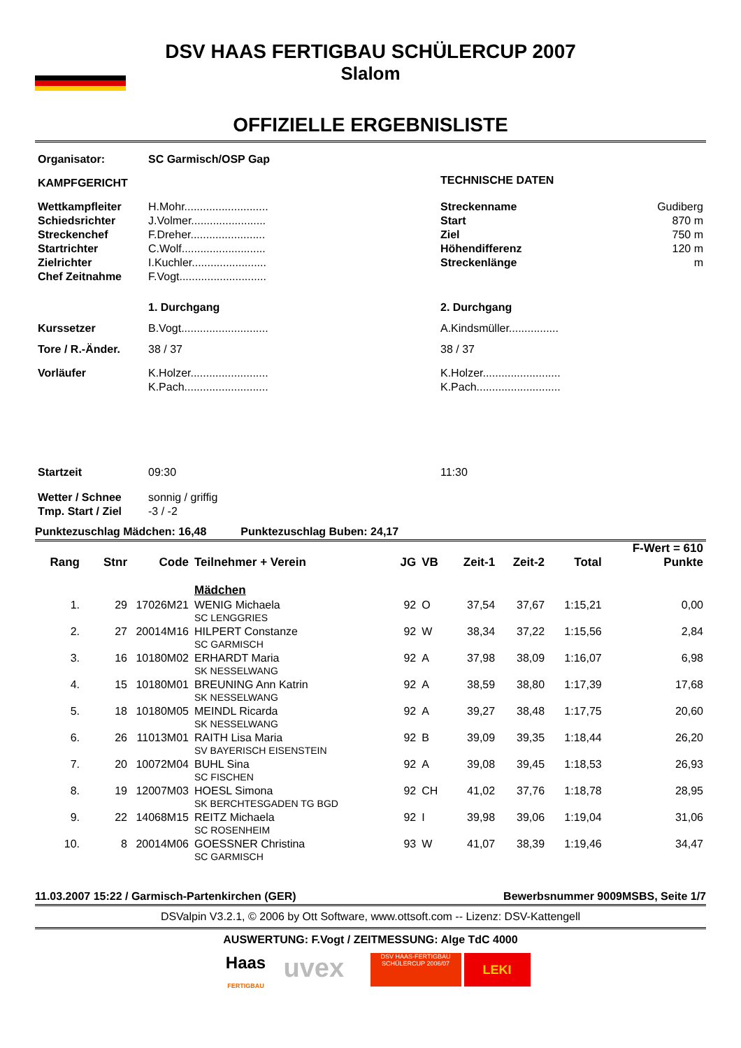DSV HAAS FERTIGBAU SCHÜLERCUP 2007
Slalom
OFFIZIELLE ERGEBNISLISTE
| Organisator: | SC Garmisch/OSP Gap | | |
| KAMPFGERICHT | | TECHNISCHE DATEN | |
| Wettkampfleiter Schiedsrichter Streckenchef Startrichter Zielrichter Chef Zeitnahme | H.Mohr........................... J.Volmer........................ F.Dreher........................ C.Wolf........................... I.Kuchler........................ F.Vogt............................ | Streckenname Start Ziel Höhendifferenz Streckenlänge | Gudiberg 870 m 750 m 120 m m |
| | 1. Durchgang | 2. Durchgang | |
| Kurssetzer | B.Vogt............................ | A.Kindsmüller................ | |
| Tore / R.-Änder. | 38 / 37 | 38 / 37 | |
| Vorläufer | K.Holzer......................... K.Pach........................... | K.Holzer......................... K.Pach........................... | |
| Startzeit | 09:30 | 11:30 | |
| Wetter / Schnee Tmp. Start / Ziel | sonnig / griffig -3 / -2 | | |
Punktezuschlag Mädchen: 16,48 Punktezuschlag Buben: 24,17
| | | | | | | | | | F-Wert = 610 |
| --- | --- | --- | --- | --- | --- | --- | --- | --- | --- |
| Rang | Stnr | Code | Teilnehmer + Verein | JG | VB | Zeit-1 | Zeit-2 | Total | Punkte |
| | | | Mädchen | | | | | | |
| 1. | 29 | 17026M21 | WENIG Michaela SC LENGGRIES | 92 | O | 37,54 | 37,67 | 1:15,21 | 0,00 |
| 2. | 27 | 20014M16 | HILPERT Constanze SC GARMISCH | 92 | W | 38,34 | 37,22 | 1:15,56 | 2,84 |
| 3. | 16 | 10180M02 | ERHARDT Maria SK NESSELWANG | 92 | A | 37,98 | 38,09 | 1:16,07 | 6,98 |
| 4. | 15 | 10180M01 | BREUNING Ann Katrin SK NESSELWANG | 92 | A | 38,59 | 38,80 | 1:17,39 | 17,68 |
| 5. | 18 | 10180M05 | MEINDL Ricarda SK NESSELWANG | 92 | A | 39,27 | 38,48 | 1:17,75 | 20,60 |
| 6. | 26 | 11013M01 | RAITH Lisa Maria SV BAYERISCH EISENSTEIN | 92 | B | 39,09 | 39,35 | 1:18,44 | 26,20 |
| 7. | 20 | 10072M04 | BUHL Sina SC FISCHEN | 92 | A | 39,08 | 39,45 | 1:18,53 | 26,93 |
| 8. | 19 | 12007M03 | HOESL Simona SK BERCHTESGADEN TG BGD | 92 | CH | 41,02 | 37,76 | 1:18,78 | 28,95 |
| 9. | 22 | 14068M15 | REITZ Michaela SC ROSENHEIM | 92 | I | 39,98 | 39,06 | 1:19,04 | 31,06 |
| 10. | 8 | 20014M06 | GOESSNER Christina SC GARMISCH | 93 | W | 41,07 | 38,39 | 1:19,46 | 34,47 |
11.03.2007 15:22 / Garmisch-Partenkirchen (GER) Bewerbsnummer 9009MSBS, Seite 1/7
DSValpin V3.2.1, © 2006 by Ott Software, www.ottsoft.com -- Lizenz: DSV-Kattengell
AUSWERTUNG: F.Vogt / ZEITMESSUNG: Alge TdC 4000
Haas
FERTIGBAU
uvex
DSV HAAS-FERTIGBAU
SCHÜLERCUP 2006/07
LEKI